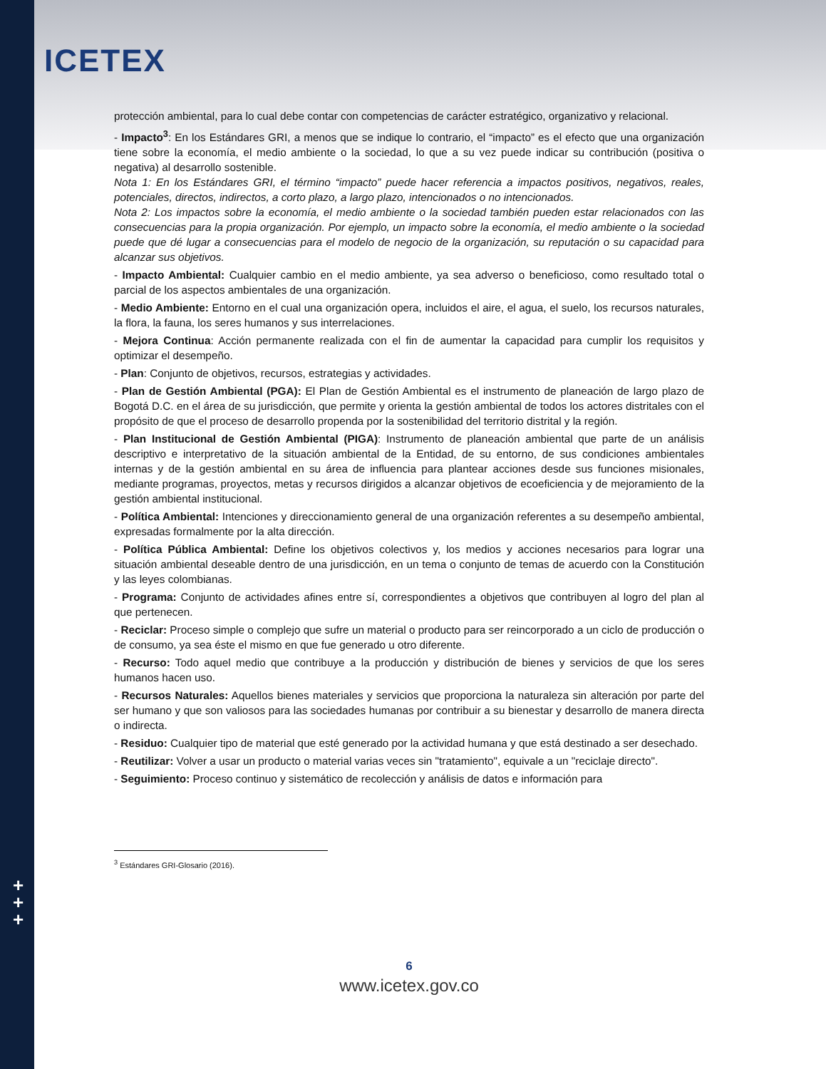ICETEX
+
+
+
protección ambiental, para lo cual debe contar con competencias de carácter estratégico, organizativo y relacional.
- Impacto<sup>3</sup>: En los Estándares GRI, a menos que se indique lo contrario, el “impacto” es el efecto que una organización tiene sobre la economía, el medio ambiente o la sociedad, lo que a su vez puede indicar su contribución (positiva o negativa) al desarrollo sostenible.
Nota 1: En los Estándares GRI, el término “impacto” puede hacer referencia a impactos positivos, negativos, reales, potenciales, directos, indirectos, a corto plazo, a largo plazo, intencionados o no intencionados.
Nota 2: Los impactos sobre la economía, el medio ambiente o la sociedad también pueden estar relacionados con las consecuencias para la propia organización. Por ejemplo, un impacto sobre la economía, el medio ambiente o la sociedad puede que dé lugar a consecuencias para el modelo de negocio de la organización, su reputación o su capacidad para alcanzar sus objetivos.
- Impacto Ambiental: Cualquier cambio en el medio ambiente, ya sea adverso o beneficioso, como resultado total o parcial de los aspectos ambientales de una organización.
- Medio Ambiente: Entorno en el cual una organización opera, incluidos el aire, el agua, el suelo, los recursos naturales, la flora, la fauna, los seres humanos y sus interrelaciones.
- Mejora Continua: Acción permanente realizada con el fin de aumentar la capacidad para cumplir los requisitos y optimizar el desempeño.
- Plan: Conjunto de objetivos, recursos, estrategias y actividades.
- Plan de Gestión Ambiental (PGA): El Plan de Gestión Ambiental es el instrumento de planeación de largo plazo de Bogotá D.C. en el área de su jurisdicción, que permite y orienta la gestión ambiental de todos los actores distritales con el propósito de que el proceso de desarrollo propenda por la sostenibilidad del territorio distrital y la región.
- Plan Institucional de Gestión Ambiental (PIGA): Instrumento de planeación ambiental que parte de un análisis descriptivo e interpretativo de la situación ambiental de la Entidad, de su entorno, de sus condiciones ambientales internas y de la gestión ambiental en su área de influencia para plantear acciones desde sus funciones misionales, mediante programas, proyectos, metas y recursos dirigidos a alcanzar objetivos de ecoeficiencia y de mejoramiento de la gestión ambiental institucional.
- Política Ambiental: Intenciones y direccionamiento general de una organización referentes a su desempeño ambiental, expresadas formalmente por la alta dirección.
- Política Pública Ambiental: Define los objetivos colectivos y, los medios y acciones necesarios para lograr una situación ambiental deseable dentro de una jurisdicción, en un tema o conjunto de temas de acuerdo con la Constitución y las leyes colombianas.
- Programa: Conjunto de actividades afines entre sí, correspondientes a objetivos que contribuyen al logro del plan al que pertenecen.
- Reciclar: Proceso simple o complejo que sufre un material o producto para ser reincorporado a un ciclo de producción o de consumo, ya sea éste el mismo en que fue generado u otro diferente.
- Recurso: Todo aquel medio que contribuye a la producción y distribución de bienes y servicios de que los seres humanos hacen uso.
- Recursos Naturales: Aquellos bienes materiales y servicios que proporciona la naturaleza sin alteración por parte del ser humano y que son valiosos para las sociedades humanas por contribuir a su bienestar y desarrollo de manera directa o indirecta.
- Residuo: Cualquier tipo de material que esté generado por la actividad humana y que está destinado a ser desechado.
- Reutilizar: Volver a usar un producto o material varias veces sin "tratamiento", equivale a un "reciclaje directo".
- Seguimiento: Proceso continuo y sistemático de recolección y análisis de datos e información para
<sup>3</sup> Estándares GRI-Glosario (2016).
6
www.icetex.gov.co